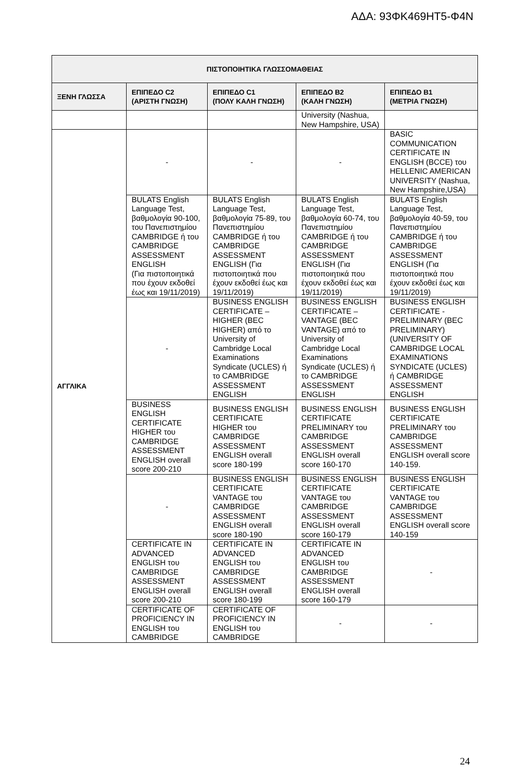ΑΔΑ: 93ΦΚ469ΗΤ5-Φ4Ν
| ΠΙΣΤΟΠΟΙΗΤΙΚΑ ΓΛΩΣΣΟΜΑΘΕΙΑΣ | | | | |
| --- | --- | --- | --- | --- |
| ΞΕΝΗ ΓΛΩΣΣΑ | ΕΠΙΠΕΔΟ C2 (ΑΡΙΣΤΗ ΓΝΩΣΗ) | ΕΠΙΠΕΔΟ C1 (ΠΟΛΥ ΚΑΛΗ ΓΝΩΣΗ) | ΕΠΙΠΕΔΟ B2 (ΚΑΛΗ ΓΝΩΣΗ) | ΕΠΙΠΕΔΟ B1 (ΜΕΤΡΙΑ ΓΝΩΣΗ) |
| | | | University (Nashua, New Hampshire, USA) | |
| ΑΓΓΛΙΚΑ | - | - | - | BASIC COMMUNICATION CERTIFICATE IN ENGLISH (BCCE) του HELLENIC AMERICAN UNIVERSITY (Nashua, New Hampshire,USA) |
| | BULATS English Language Test, βαθμολογία 90-100, του Πανεπιστημίου CAMBRIDGE ή του CAMBRIDGE ASSESSMENT ENGLISH (Για πιστοποιητικά που έχουν εκδοθεί έως και 19/11/2019) | BULATS English Language Test, βαθμολογία 75-89, του Πανεπιστημίου CAMBRIDGE ή του CAMBRIDGE ASSESSMENT ENGLISH (Για πιστοποιητικά που έχουν εκδοθεί έως και 19/11/2019) | BULATS English Language Test, βαθμολογία 60-74, του Πανεπιστημίου CAMBRIDGE ή του CAMBRIDGE ASSESSMENT ENGLISH (Για πιστοποιητικά που έχουν εκδοθεί έως και 19/11/2019) | BULATS English Language Test, βαθμολογία 40-59, του Πανεπιστημίου CAMBRIDGE ή του CAMBRIDGE ASSESSMENT ENGLISH (Για πιστοποιητικά που έχουν εκδοθεί έως και 19/11/2019) |
| | - | BUSINESS ENGLISH CERTIFICATE – HIGHER (BEC HIGHER) από το University of Cambridge Local Examinations Syndicate (UCLES) ή το CAMBRIDGE ASSESSMENT ENGLISH | BUSINESS ENGLISH CERTIFICATE – VANTAGE (BEC VANTAGE) από το University of Cambridge Local Examinations Syndicate (UCLES) ή το CAMBRIDGE ASSESSMENT ENGLISH | BUSINESS ENGLISH CERTIFICATE - PRELIMINARY (BEC PRELIMINARY) (UNIVERSITY OF CAMBRIDGE LOCAL EXAMINATIONS SYNDICATE (UCLES) ή CAMBRIDGE ASSESSMENT ENGLISH |
| | BUSINESS ENGLISH CERTIFICATE HIGHER του CAMBRIDGE ASSESSMENT ENGLISH overall score 200-210 | BUSINESS ENGLISH CERTIFICATE HIGHER του CAMBRIDGE ASSESSMENT ENGLISH overall score 180-199 | BUSINESS ENGLISH CERTIFICATE PRELIMINARY του CAMBRIDGE ASSESSMENT ENGLISH overall score 160-170 | BUSINESS ENGLISH CERTIFICATE PRELIMINARY του CAMBRIDGE ASSESSMENT ENGLISH overall score 140-159. |
| | - | BUSINESS ENGLISH CERTIFICATE VANTAGE του CAMBRIDGE ASSESSMENT ENGLISH overall score 180-190 | BUSINESS ENGLISH CERTIFICATE VANTAGE του CAMBRIDGE ASSESSMENT ENGLISH overall score 160-179 | BUSINESS ENGLISH CERTIFICATE VANTAGE του CAMBRIDGE ASSESSMENT ENGLISH overall score 140-159 |
| | CERTIFICATE IN ADVANCED ENGLISH του CAMBRIDGE ASSESSMENT ENGLISH overall score 200-210 | CERTIFICATE IN ADVANCED ENGLISH του CAMBRIDGE ASSESSMENT ENGLISH overall score 180-199 | CERTIFICATE IN ADVANCED ENGLISH του CAMBRIDGE ASSESSMENT ENGLISH overall score 160-179 | - |
| | CERTIFICATE OF PROFICIENCY IN ENGLISH του CAMBRIDGE | CERTIFICATE OF PROFICIENCY IN ENGLISH του CAMBRIDGE | - | - |
24